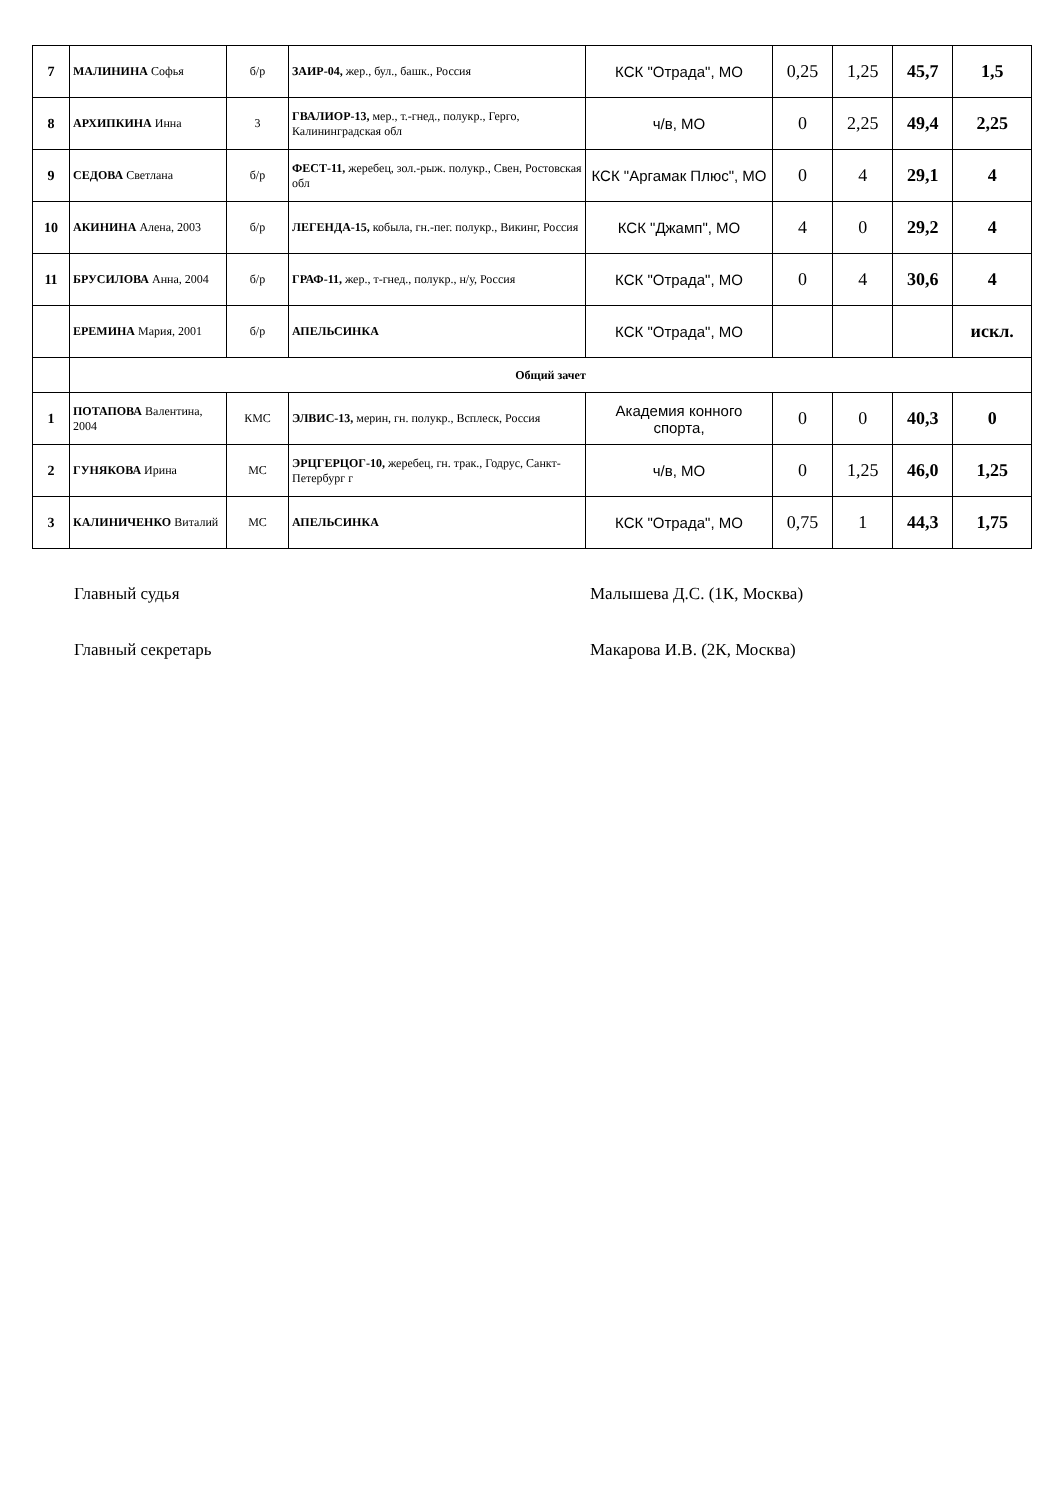| 7 | МАЛИНИНА Софья | б/р | ЗАИР-04, жер., бул., башк., Россия | КСК "Отрада", МО | 0,25 | 1,25 | 45,7 | 1,5 |
| 8 | АРХИПКИНА Инна | 3 | ГВАЛИОР-13, мер., т.-гнед., полукр., Герго, Калининградская обл | ч/в, МО | 0 | 2,25 | 49,4 | 2,25 |
| 9 | СЕДОВА Светлана | б/р | ФЕСТ-11, жеребец, зол.-рыж. полукр., Свен, Ростовская обл | КСК "Аргамак Плюс", МО | 0 | 4 | 29,1 | 4 |
| 10 | АКИНИНА Алена, 2003 | б/р | ЛЕГЕНДА-15, кобыла, гн.-пег. полукр., Викинг, Россия | КСК "Джамп", МО | 4 | 0 | 29,2 | 4 |
| 11 | БРУСИЛОВА Анна, 2004 | б/р | ГРАФ-11, жер., т-гнед., полукр., н/у, Россия | КСК "Отрада", МО | 0 | 4 | 30,6 | 4 |
| | ЕРЕМИНА Мария, 2001 | б/р | АПЕЛЬСИНКА | КСК "Отрада", МО | | | | искл. |
| | Общий зачет | | | | | | | |
| 1 | ПОТАПОВА Валентина, 2004 | КМС | ЭЛВИС-13, мерин, гн. полукр., Всплеск, Россия | Академия конного спорта, | 0 | 0 | 40,3 | 0 |
| 2 | ГУНЯКОВА Ирина | МС | ЭРЦГЕРЦОГ-10, жеребец, гн. трак., Годрус, Санкт-Петербург г | ч/в, МО | 0 | 1,25 | 46,0 | 1,25 |
| 3 | КАЛИНИЧЕНКО Виталий | МС | АПЕЛЬСИНКА | КСК "Отрада", МО | 0,75 | 1 | 44,3 | 1,75 |
Главный судья Малышева Д.С. (1К, Москва)
Главный секретарь Макарова И.В. (2К, Москва)